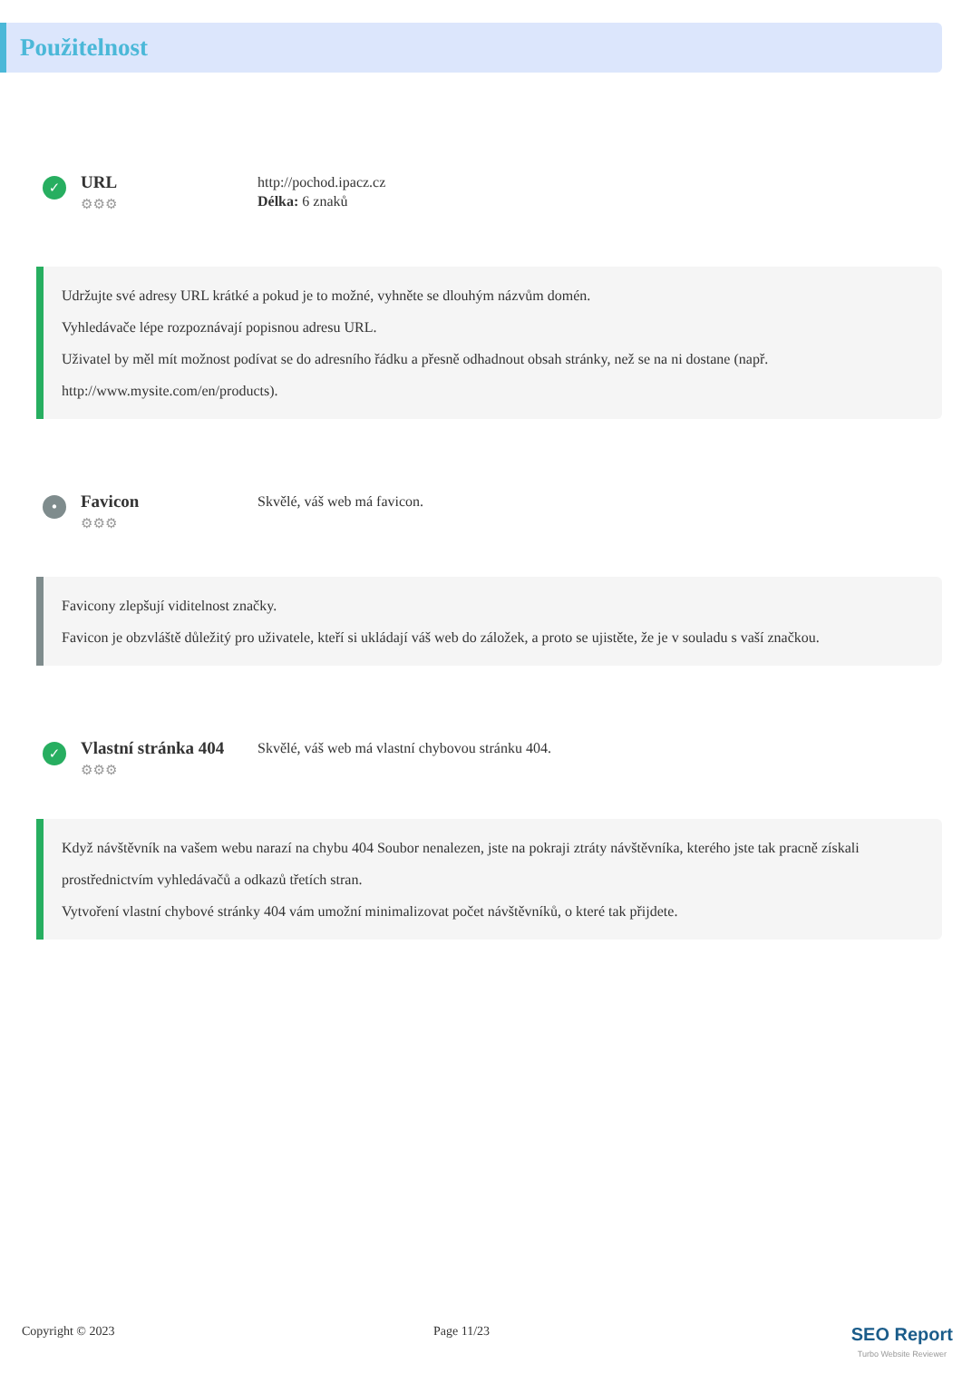Použitelnost
✓
URL
⚙⚙⚙
http://pochod.ipacz.cz
Délka: 6 znaků
Udržujte své adresy URL krátké a pokud je to možné, vyhněte se dlouhým názvům domén.
Vyhledávače lépe rozpoznávají popisnou adresu URL.
Uživatel by měl mít možnost podívat se do adresního řádku a přesně odhadnout obsah stránky, než se na ni dostane (např. http://www.mysite.com/en/products).
•
Favicon
⚙⚙⚙
Skvělé, váš web má favicon.
Favicony zlepšují viditelnost značky.
Favicon je obzvláště důležitý pro uživatele, kteří si ukládají váš web do záložek, a proto se ujistěte, že je v souladu s vaší značkou.
✓
Vlastní stránka 404
⚙⚙⚙
Skvělé, váš web má vlastní chybovou stránku 404.
Když návštěvník na vašem webu narazí na chybu 404 Soubor nenalezen, jste na pokraji ztráty návštěvníka, kterého jste tak pracně získali prostřednictvím vyhledávačů a odkazů třetích stran.
Vytvoření vlastní chybové stránky 404 vám umožní minimalizovat počet návštěvníků, o které tak přijdete.
Copyright © 2023 Page 11/23
SEO Report
Turbo Website Reviewer